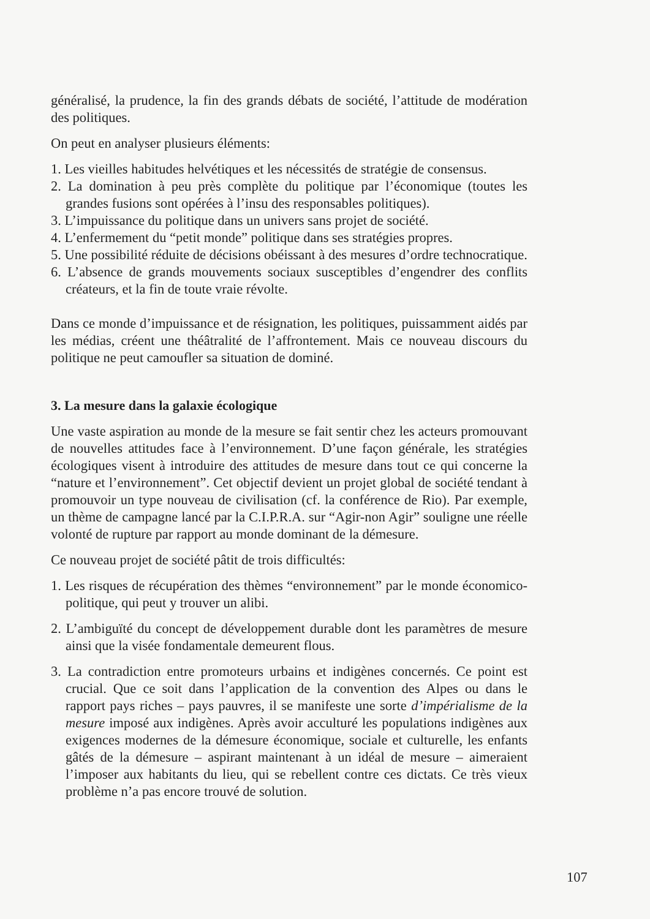généralisé, la prudence, la fin des grands débats de société, l’attitude de modération des politiques.
On peut en analyser plusieurs éléments:
1. Les vieilles habitudes helvétiques et les nécessités de stratégie de consensus.
2. La domination à peu près complète du politique par l’économique (toutes les grandes fusions sont opérées à l’insu des responsables politiques).
3. L’impuissance du politique dans un univers sans projet de société.
4. L’enfermement du “petit monde” politique dans ses stratégies propres.
5. Une possibilité réduite de décisions obéissant à des mesures d’ordre technocratique.
6. L’absence de grands mouvements sociaux susceptibles d’engendrer des conflits créateurs, et la fin de toute vraie révolte.
Dans ce monde d’impuissance et de résignation, les politiques, puissamment aidés par les médias, créent une théâtralité de l’affrontement. Mais ce nouveau discours du politique ne peut camoufler sa situation de dominé.
3. La mesure dans la galaxie écologique
Une vaste aspiration au monde de la mesure se fait sentir chez les acteurs promouvant de nouvelles attitudes face à l’environnement. D’une façon générale, les stratégies écologiques visent à introduire des attitudes de mesure dans tout ce qui concerne la “nature et l’environnement”. Cet objectif devient un projet global de société tendant à promouvoir un type nouveau de civilisation (cf. la conférence de Rio). Par exemple, un thème de campagne lancé par la C.I.P.R.A. sur “Agir-non Agir” souligne une réelle volonté de rupture par rapport au monde dominant de la démesure.
Ce nouveau projet de société pâtit de trois difficultés:
1. Les risques de récupération des thèmes “environnement” par le monde économico-politique, qui peut y trouver un alibi.
2. L’ambiguïté du concept de développement durable dont les paramètres de mesure ainsi que la visée fondamentale demeurent flous.
3. La contradiction entre promoteurs urbains et indigènes concernés. Ce point est crucial. Que ce soit dans l’application de la convention des Alpes ou dans le rapport pays riches – pays pauvres, il se manifeste une sorte d’impérialisme de la mesure imposé aux indigènes. Après avoir acculturé les populations indigènes aux exigences modernes de la démesure économique, sociale et culturelle, les enfants gâtés de la démesure – aspirant maintenant à un idéal de mesure – aimeraient l’imposer aux habitants du lieu, qui se rebellent contre ces dictats. Ce très vieux problème n’a pas encore trouvé de solution.
107